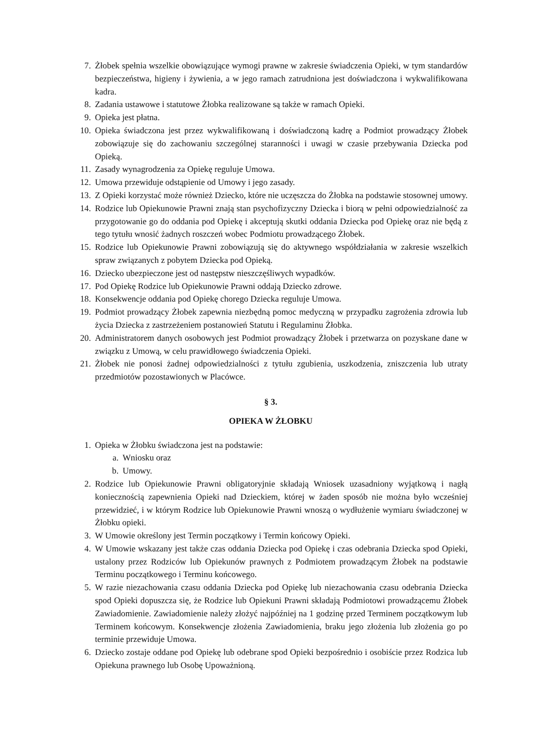7. Żłobek spełnia wszelkie obowiązujące wymogi prawne w zakresie świadczenia Opieki, w tym standardów bezpieczeństwa, higieny i żywienia, a w jego ramach zatrudniona jest doświadczona i wykwalifikowana kadra.
8. Zadania ustawowe i statutowe Żłobka realizowane są także w ramach Opieki.
9. Opieka jest płatna.
10. Opieka świadczona jest przez wykwalifikowaną i doświadczoną kadrę a Podmiot prowadzący Żłobek zobowiązuje się do zachowaniu szczególnej staranności i uwagi w czasie przebywania Dziecka pod Opieką.
11. Zasady wynagrodzenia za Opiekę reguluje Umowa.
12. Umowa przewiduje odstąpienie od Umowy i jego zasady.
13. Z Opieki korzystać może również Dziecko, które nie uczęszcza do Żłobka na podstawie stosownej umowy.
14. Rodzice lub Opiekunowie Prawni znają stan psychofizyczny Dziecka i biorą w pełni odpowiedzialność za przygotowanie go do oddania pod Opiekę i akceptują skutki oddania Dziecka pod Opiekę oraz nie będą z tego tytułu wnosić żadnych roszczeń wobec Podmiotu prowadzącego Żłobek.
15. Rodzice lub Opiekunowie Prawni zobowiązują się do aktywnego współdziałania w zakresie wszelkich spraw związanych z pobytem Dziecka pod Opieką.
16. Dziecko ubezpieczone jest od następstw nieszczęśliwych wypadków.
17. Pod Opiekę Rodzice lub Opiekunowie Prawni oddają Dziecko zdrowe.
18. Konsekwencje oddania pod Opiekę chorego Dziecka reguluje Umowa.
19. Podmiot prowadzący Żłobek zapewnia niezbędną pomoc medyczną w przypadku zagrożenia zdrowia lub życia Dziecka z zastrzeżeniem postanowień Statutu i Regulaminu Żłobka.
20. Administratorem danych osobowych jest Podmiot prowadzący Żłobek i przetwarza on pozyskane dane w związku z Umową, w celu prawidłowego świadczenia Opieki.
21. Żłobek nie ponosi żadnej odpowiedzialności z tytułu zgubienia, uszkodzenia, zniszczenia lub utraty przedmiotów pozostawionych w Placówce.
§ 3.
OPIEKA W ŻŁOBKU
1. Opieka w Żłobku świadczona jest na podstawie:
a. Wniosku oraz
b. Umowy.
2. Rodzice lub Opiekunowie Prawni obligatoryjnie składają Wniosek uzasadniony wyjątkową i nagłą koniecznością zapewnienia Opieki nad Dzieckiem, której w żaden sposób nie można było wcześniej przewidzieć, i w którym Rodzice lub Opiekunowie Prawni wnoszą o wydłużenie wymiaru świadczonej w Żłobku opieki.
3. W Umowie określony jest Termin początkowy i Termin końcowy Opieki.
4. W Umowie wskazany jest także czas oddania Dziecka pod Opiekę i czas odebrania Dziecka spod Opieki, ustalony przez Rodziców lub Opiekunów prawnych z Podmiotem prowadzącym Żłobek na podstawie Terminu początkowego i Terminu końcowego.
5. W razie niezachowania czasu oddania Dziecka pod Opiekę lub niezachowania czasu odebrania Dziecka spod Opieki dopuszcza się, że Rodzice lub Opiekuni Prawni składają Podmiotowi prowadzącemu Żłobek Zawiadomienie. Zawiadomienie należy złożyć najpóźniej na 1 godzinę przed Terminem początkowym lub Terminem końcowym. Konsekwencje złożenia Zawiadomienia, braku jego złożenia lub złożenia go po terminie przewiduje Umowa.
6. Dziecko zostaje oddane pod Opiekę lub odebrane spod Opieki bezpośrednio i osobiście przez Rodzica lub Opiekuna prawnego lub Osobę Upoważnioną.